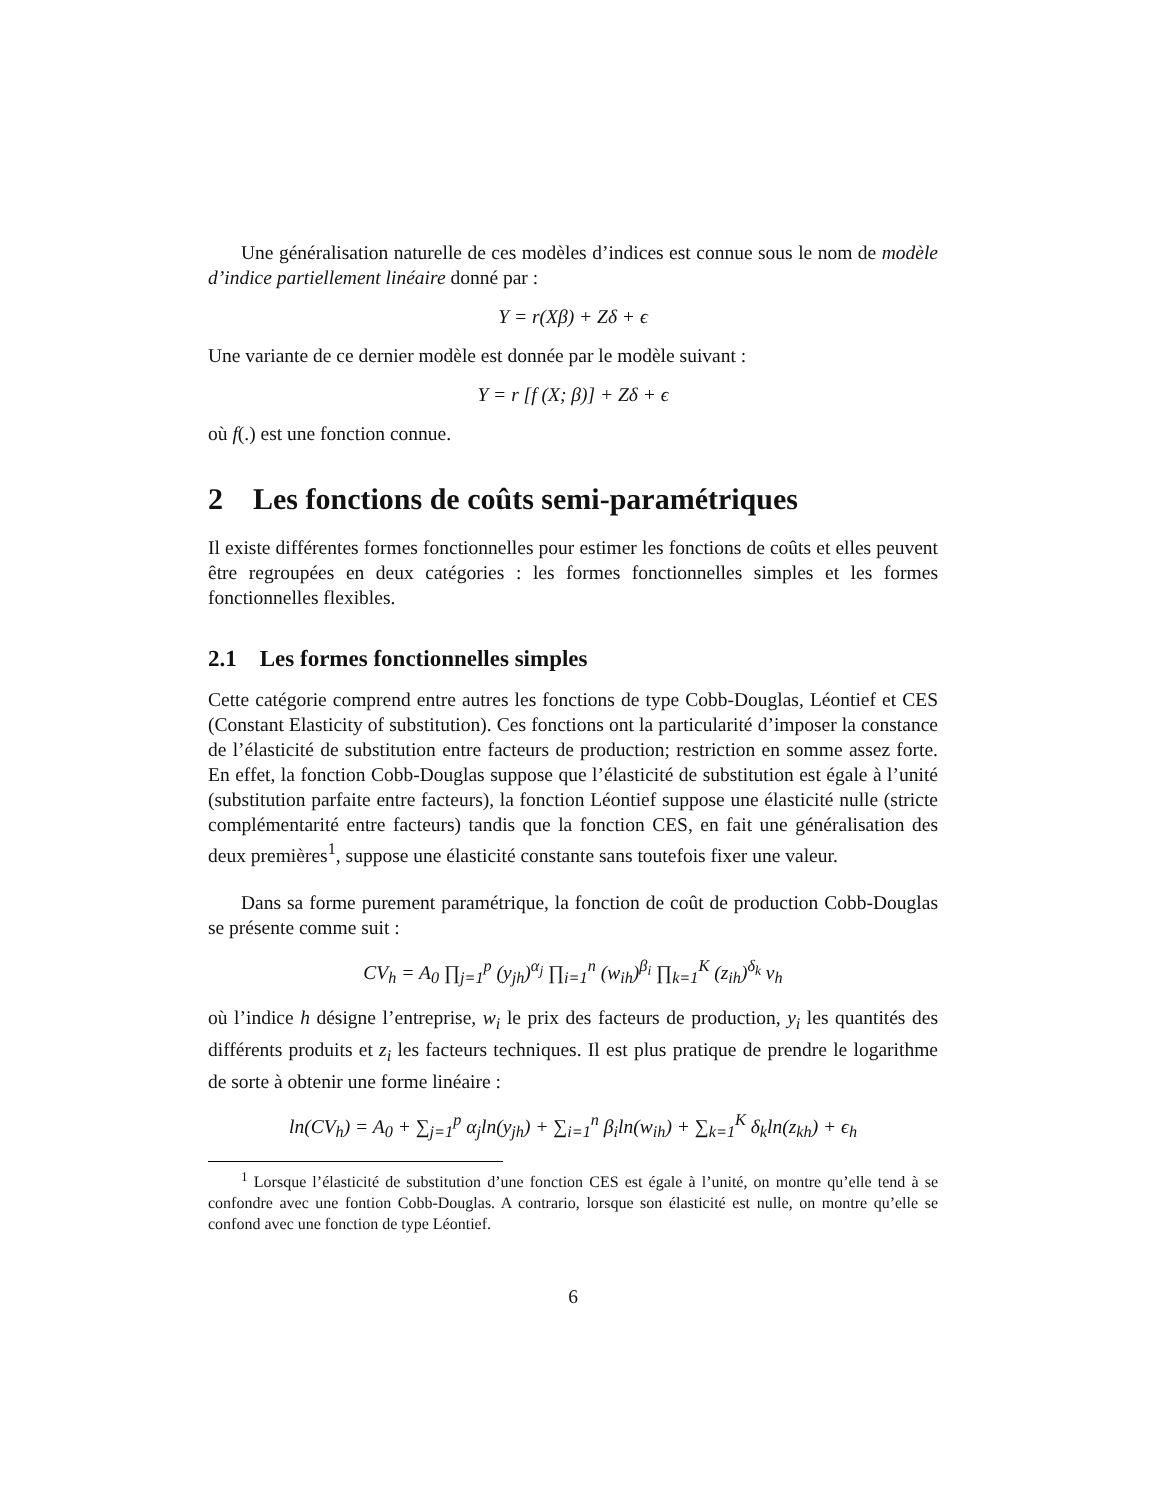Une généralisation naturelle de ces modèles d’indices est connue sous le nom de modèle d’indice partiellement linéaire donné par :
Y = r(Xβ) + Zδ + ϵ
Une variante de ce dernier modèle est donnée par le modèle suivant :
Y = r [f (X; β)] + Zδ + ϵ
où f(.) est une fonction connue.
2 Les fonctions de coûts semi-paramétriques
Il existe différentes formes fonctionnelles pour estimer les fonctions de coûts et elles peuvent être regroupées en deux catégories : les formes fonctionnelles simples et les formes fonctionnelles flexibles.
2.1 Les formes fonctionnelles simples
Cette catégorie comprend entre autres les fonctions de type Cobb-Douglas, Léontief et CES (Constant Elasticity of substitution). Ces fonctions ont la particularité d’imposer la constance de l’élasticité de substitution entre facteurs de production; restriction en somme assez forte. En effet, la fonction Cobb-Douglas suppose que l’élasticité de substitution est égale à l’unité (substitution parfaite entre facteurs), la fonction Léontief suppose une élasticité nulle (stricte complémentarité entre facteurs) tandis que la fonction CES, en fait une généralisation des deux premières<sup>1</sup>, suppose une élasticité constante sans toutefois fixer une valeur.
Dans sa forme purement paramétrique, la fonction de coût de production Cobb-Douglas se présente comme suit :
CV<sub>h</sub> = A<sub>0</sub> ∏<sub>j=1</sub><sup>p</sup> (y<sub>jh</sub>)<sup>α<sub>j</sub></sup> ∏<sub>i=1</sub><sup>n</sup> (w<sub>ih</sub>)<sup>β<sub>i</sub></sup> ∏<sub>k=1</sub><sup>K</sup> (z<sub>ih</sub>)<sup>δ<sub>k</sub></sup> ν<sub>h</sub>
où l’indice h désigne l’entreprise, w<sub>i</sub> le prix des facteurs de production, y<sub>i</sub> les quantités des différents produits et z<sub>i</sub> les facteurs techniques. Il est plus pratique de prendre le logarithme de sorte à obtenir une forme linéaire :
ln(CV<sub>h</sub>) = A<sub>0</sub> + ∑<sub>j=1</sub><sup>p</sup> α<sub>j</sub>ln(y<sub>jh</sub>) + ∑<sub>i=1</sub><sup>n</sup> β<sub>i</sub>ln(w<sub>ih</sub>) + ∑<sub>k=1</sub><sup>K</sup> δ<sub>k</sub>ln(z<sub>kh</sub>) + ϵ<sub>h</sub>
<sup>1</sup> Lorsque l’élasticité de substitution d’une fonction CES est égale à l’unité, on montre qu’elle tend à se confondre avec une fontion Cobb-Douglas. A contrario, lorsque son élasticité est nulle, on montre qu’elle se confond avec une fonction de type Léontief.
6